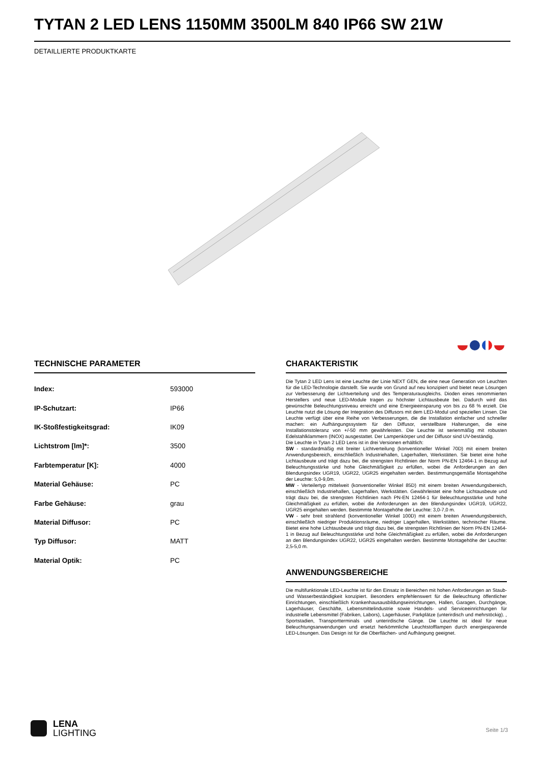TYTAN 2 LED LENS 1150MM 3500LM 840 IP66 SW 21W
DETAILLIERTE PRODUKTKARTE
TECHNISCHE PARAMETER
| Index: | 593000 |
| IP-Schutzart: | IP66 |
| IK-Stoßfestigkeitsgrad: | IK09 |
| Lichtstrom [lm]*: | 3500 |
| Farbtemperatur [K]: | 4000 |
| Material Gehäuse: | PC |
| Farbe Gehäuse: | grau |
| Material Diffusor: | PC |
| Typ Diffusor: | MATT |
| Material Optik: | PC |
CHARAKTERISTIK
Die Tytan 2 LED Lens ist eine Leuchte der Linie NEXT GEN, die eine neue Generation von Leuchten für die LED-Technologie darstellt. Sie wurde von Grund auf neu konzipiert und bietet neue Lösungen zur Verbesserung der Lichtverteilung und des Temperaturausgleichs. Dioden eines renommierten Herstellers und neue LED-Module tragen zu höchster Lichtausbeute bei. Dadurch wird das gewünschte Beleuchtungsniveau erreicht und eine Energieeinsparung von bis zu 68 % erzielt. Die Leuchte nutzt die Lösung der Integration des Diffusors mit dem LED-Modul und speziellen Linsen. Die Leuchte verfügt über eine Reihe von Verbesserungen, die die Installation einfacher und schneller machen: ein Aufhängungssystem für den Diffusor, verstellbare Halterungen, die eine Installationstoleranz von +/-50 mm gewährleisten. Die Leuchte ist serienmäßig mit robusten Edelstahlklammern (INOX) ausgestattet. Der Lampenkörper und der Diffusor sind UV-beständig.
Die Leuchte in Tytan 2 LED Lens ist in drei Versionen erhältlich:
SW - standardmäßig mit breiter Lichtverteilung (konventioneller Winkel 70D) mit einem breiten Anwendungsbereich, einschließlich Industriehallen, Lagerhallen, Werkstätten. Sie bietet eine hohe Lichtausbeute und trägt dazu bei, die strengsten Richtlinien der Norm PN-EN 12464-1 in Bezug auf Beleuchtungsstärke und hohe Gleichmäßigkeit zu erfüllen, wobei die Anforderungen an den Blendungsindex UGR19, UGR22, UGR25 eingehalten werden. Bestimmungsgemäße Montagehöhe der Leuchte: 5,0-9,0m.
MW - Verteilertyp mittelweit (konventioneller Winkel 85D) mit einem breiten Anwendungsbereich, einschließlich Industriehallen, Lagerhallen, Werkstätten. Gewährleistet eine hohe Lichtausbeute und trägt dazu bei, die strengsten Richtlinien nach PN-EN 12464-1 für Beleuchtungsstärke und hohe Gleichmäßigkeit zu erfüllen, wobei die Anforderungen an den Blendungsindex UGR19, UGR22, UGR25 eingehalten werden. Bestimmte Montagehöhe der Leuchte: 3,0-7,0 m.
VW - sehr breit strahlend (konventioneller Winkel 100D) mit einem breiten Anwendungsbereich, einschließlich niedriger Produktionsräume, niedriger Lagerhallen, Werkstätten, technischer Räume. Bietet eine hohe Lichtausbeute und trägt dazu bei, die strengsten Richtlinien der Norm PN-EN 12464-1 in Bezug auf Beleuchtungsstärke und hohe Gleichmäßigkeit zu erfüllen, wobei die Anforderungen an den Blendungsindex UGR22, UGR25 eingehalten werden. Bestimmte Montagehöhe der Leuchte: 2,5-5,0 m.
ANWENDUNGSBEREICHE
Die multifunktionale LED-Leuchte ist für den Einsatz in Bereichen mit hohen Anforderungen an Staub- und Wasserbeständigkeit konzipiert. Besonders empfehlenswert für die Beleuchtung öffentlicher Einrichtungen, einschließlich Krankenhausausbildungseinrichtungen, Hallen, Garagen, Durchgänge, Lagerhäuser, Geschäfte, Lebensmittelindustrie sowie Handels- und Serviceeinrichtungen für industrielle Lebensmittel (Fabriken, Labors), Lagerhäuser, Parkplätze (unterirdisch und mehrstöckig). , Sportstadien, Transportterminals und unterirdische Gänge. Die Leuchte ist ideal für neue Beleuchtungsanwendungen und ersetzt herkömmliche Leuchtstofflampen durch energiesparende LED-Lösungen. Das Design ist für die Oberflächen- und Aufhängung geeignet.
LENA
LIGHTING
Seite 1/3